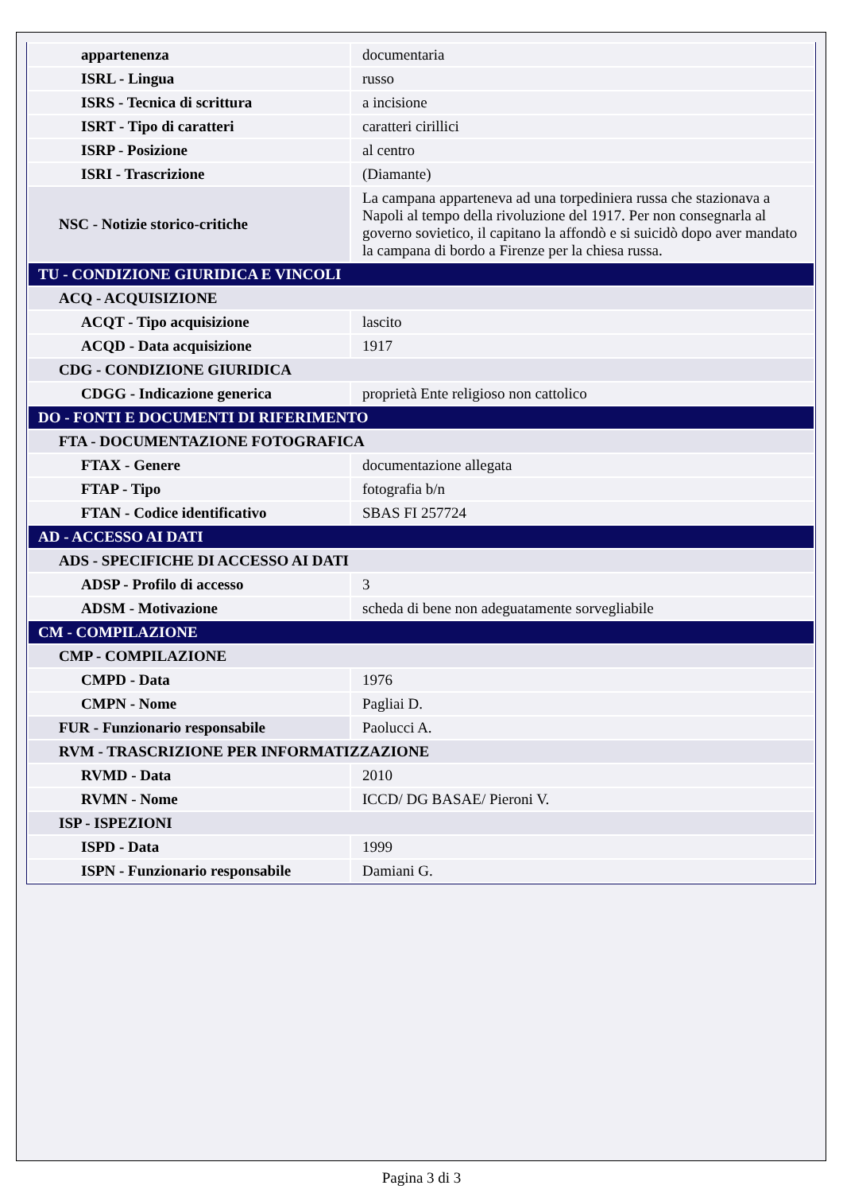| appartenenza | documentaria |
| ISRL - Lingua | russo |
| ISRS - Tecnica di scrittura | a incisione |
| ISRT - Tipo di caratteri | caratteri cirillici |
| ISRP - Posizione | al centro |
| ISRI - Trascrizione | (Diamante) |
| NSC - Notizie storico-critiche | La campana apparteneva ad una torpediniera russa che stazionava a Napoli al tempo della rivoluzione del 1917. Per non consegnarla al governo sovietico, il capitano la affondò e si suicidò dopo aver mandato la campana di bordo a Firenze per la chiesa russa. |
| TU - CONDIZIONE GIURIDICA E VINCOLI | |
| ACQ - ACQUISIZIONE | |
| ACQT - Tipo acquisizione | lascito |
| ACQD - Data acquisizione | 1917 |
| CDG - CONDIZIONE GIURIDICA | |
| CDGG - Indicazione generica | proprietà Ente religioso non cattolico |
| DO - FONTI E DOCUMENTI DI RIFERIMENTO | |
| FTA - DOCUMENTAZIONE FOTOGRAFICA | |
| FTAX - Genere | documentazione allegata |
| FTAP - Tipo | fotografia b/n |
| FTAN - Codice identificativo | SBAS FI 257724 |
| AD - ACCESSO AI DATI | |
| ADS - SPECIFICHE DI ACCESSO AI DATI | |
| ADSP - Profilo di accesso | 3 |
| ADSM - Motivazione | scheda di bene non adeguatamente sorvegliabile |
| CM - COMPILAZIONE | |
| CMP - COMPILAZIONE | |
| CMPD - Data | 1976 |
| CMPN - Nome | Pagliai D. |
| FUR - Funzionario responsabile | Paolucci A. |
| RVM - TRASCRIZIONE PER INFORMATIZZAZIONE | |
| RVMD - Data | 2010 |
| RVMN - Nome | ICCD/ DG BASAE/ Pieroni V. |
| ISP - ISPEZIONI | |
| ISPD - Data | 1999 |
| ISPN - Funzionario responsabile | Damiani G. |
Pagina 3 di 3